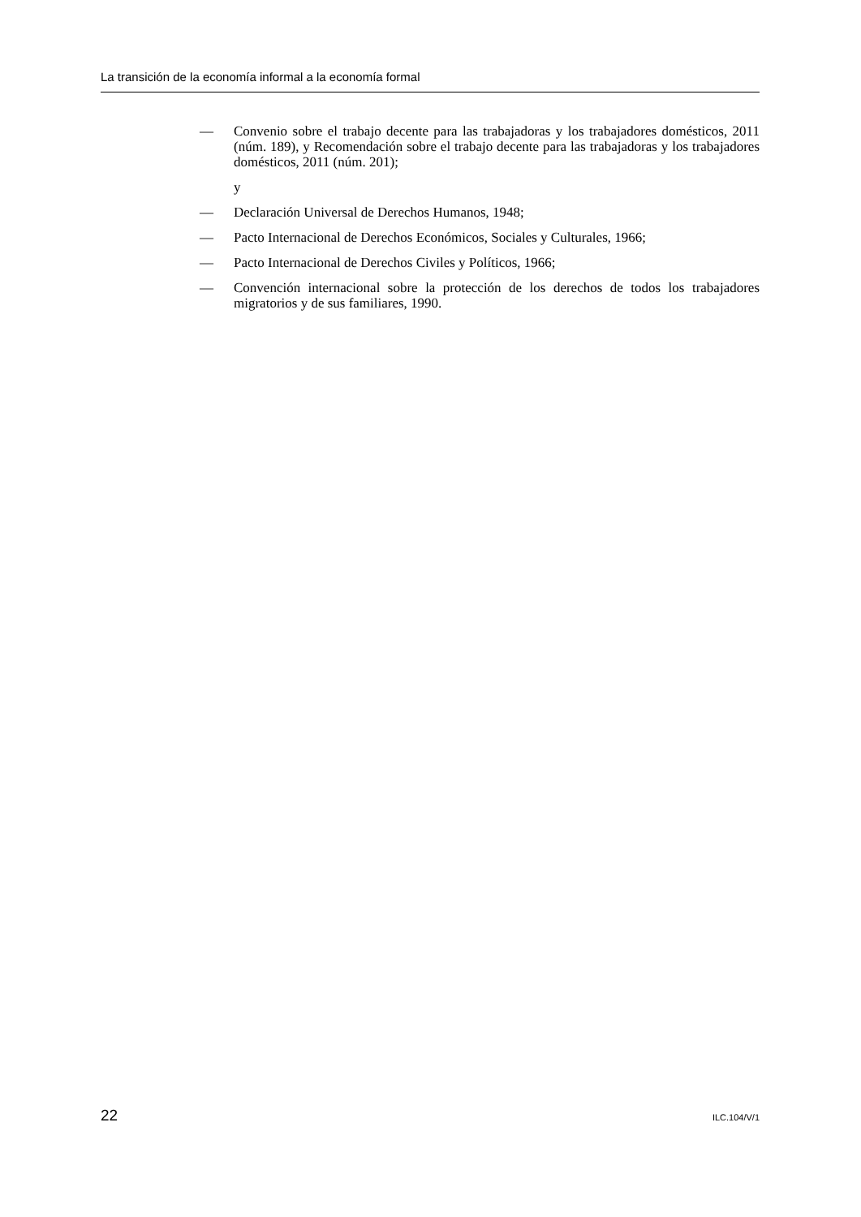La transición de la economía informal a la economía formal
— Convenio sobre el trabajo decente para las trabajadoras y los trabajadores domésticos, 2011 (núm. 189), y Recomendación sobre el trabajo decente para las trabajadoras y los trabajadores domésticos, 2011 (núm. 201);
y
— Declaración Universal de Derechos Humanos, 1948;
— Pacto Internacional de Derechos Económicos, Sociales y Culturales, 1966;
— Pacto Internacional de Derechos Civiles y Políticos, 1966;
— Convención internacional sobre la protección de los derechos de todos los trabajadores migratorios y de sus familiares, 1990.
22 ILC.104/V/1